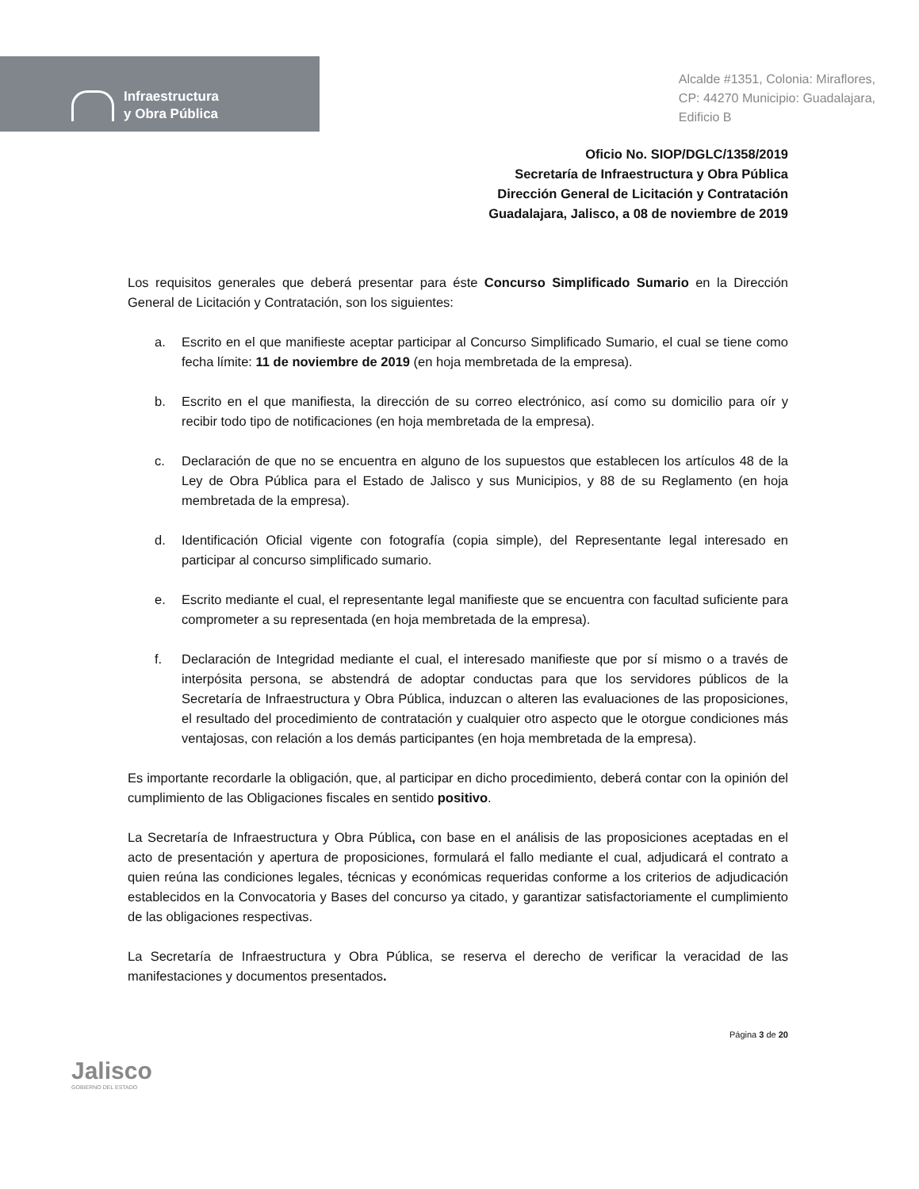Infraestructura
y Obra Pública
Alcalde #1351, Colonia: Miraflores,
CP: 44270 Municipio: Guadalajara,
Edificio B
Oficio No. SIOP/DGLC/1358/2019
Secretaría de Infraestructura y Obra Pública
Dirección General de Licitación y Contratación
Guadalajara, Jalisco, a 08 de noviembre de 2019
Los requisitos generales que deberá presentar para éste Concurso Simplificado Sumario en la Dirección General de Licitación y Contratación, son los siguientes:
a. Escrito en el que manifieste aceptar participar al Concurso Simplificado Sumario, el cual se tiene como fecha límite: 11 de noviembre de 2019 (en hoja membretada de la empresa).
b. Escrito en el que manifiesta, la dirección de su correo electrónico, así como su domicilio para oír y recibir todo tipo de notificaciones (en hoja membretada de la empresa).
c. Declaración de que no se encuentra en alguno de los supuestos que establecen los artículos 48 de la Ley de Obra Pública para el Estado de Jalisco y sus Municipios, y 88 de su Reglamento (en hoja membretada de la empresa).
d. Identificación Oficial vigente con fotografía (copia simple), del Representante legal interesado en participar al concurso simplificado sumario.
e. Escrito mediante el cual, el representante legal manifieste que se encuentra con facultad suficiente para comprometer a su representada (en hoja membretada de la empresa).
f. Declaración de Integridad mediante el cual, el interesado manifieste que por sí mismo o a través de interpósita persona, se abstendrá de adoptar conductas para que los servidores públicos de la Secretaría de Infraestructura y Obra Pública, induzcan o alteren las evaluaciones de las proposiciones, el resultado del procedimiento de contratación y cualquier otro aspecto que le otorgue condiciones más ventajosas, con relación a los demás participantes (en hoja membretada de la empresa).
Es importante recordarle la obligación, que, al participar en dicho procedimiento, deberá contar con la opinión del cumplimiento de las Obligaciones fiscales en sentido positivo.
La Secretaría de Infraestructura y Obra Pública, con base en el análisis de las proposiciones aceptadas en el acto de presentación y apertura de proposiciones, formulará el fallo mediante el cual, adjudicará el contrato a quien reúna las condiciones legales, técnicas y económicas requeridas conforme a los criterios de adjudicación establecidos en la Convocatoria y Bases del concurso ya citado, y garantizar satisfactoriamente el cumplimiento de las obligaciones respectivas.
La Secretaría de Infraestructura y Obra Pública, se reserva el derecho de verificar la veracidad de las manifestaciones y documentos presentados.
Jalisco
GOBIERNO DEL ESTADO
Página 3 de 20